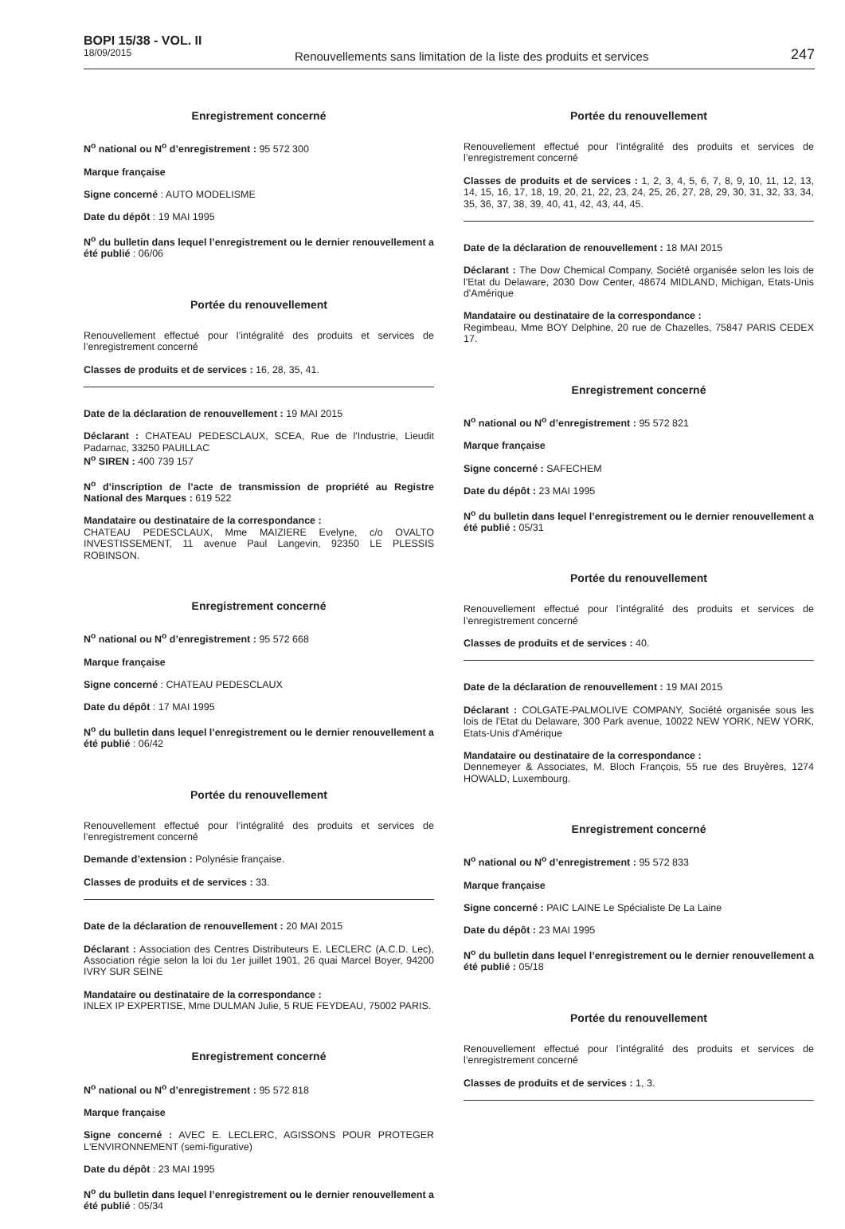BOPI 15/38 - VOL. II
18/09/2015
Renouvellements sans limitation de la liste des produits et services
247
Enregistrement concerné
N<sup>o</sup> national ou N<sup>o</sup> d’enregistrement : 95 572 300
Marque française
Signe concerné : AUTO MODELISME
Date du dépôt : 19 MAI 1995
N<sup>o</sup> du bulletin dans lequel l’enregistrement ou le dernier renouvellement a été publié : 06/06
Portée du renouvellement
Renouvellement effectué pour l’intégralité des produits et services de l’enregistrement concerné
Classes de produits et de services : 16, 28, 35, 41.
Date de la déclaration de renouvellement : 19 MAI 2015
Déclarant : CHATEAU PEDESCLAUX, SCEA, Rue de l'Industrie, Lieudit Padarnac, 33250 PAUILLAC
N<sup>o</sup> SIREN : 400 739 157
N<sup>o</sup> d’inscription de l’acte de transmission de propriété au Registre National des Marques : 619 522
Mandataire ou destinataire de la correspondance :
CHATEAU PEDESCLAUX, Mme MAIZIERE Evelyne, c/o OVALTO INVESTISSEMENT, 11 avenue Paul Langevin, 92350 LE PLESSIS ROBINSON.
Enregistrement concerné
N<sup>o</sup> national ou N<sup>o</sup> d’enregistrement : 95 572 668
Marque française
Signe concerné : CHATEAU PEDESCLAUX
Date du dépôt : 17 MAI 1995
N<sup>o</sup> du bulletin dans lequel l’enregistrement ou le dernier renouvellement a été publié : 06/42
Portée du renouvellement
Renouvellement effectué pour l’intégralité des produits et services de l’enregistrement concerné
Demande d’extension : Polynésie française.
Classes de produits et de services : 33.
Date de la déclaration de renouvellement : 20 MAI 2015
Déclarant : Association des Centres Distributeurs E. LECLERC (A.C.D. Lec), Association régie selon la loi du 1er juillet 1901, 26 quai Marcel Boyer, 94200 IVRY SUR SEINE
Mandataire ou destinataire de la correspondance :
INLEX IP EXPERTISE, Mme DULMAN Julie, 5 RUE FEYDEAU, 75002 PARIS.
Enregistrement concerné
N<sup>o</sup> national ou N<sup>o</sup> d’enregistrement : 95 572 818
Marque française
Signe concerné : AVEC E. LECLERC, AGISSONS POUR PROTEGER L'ENVIRONNEMENT (semi-figurative)
Date du dépôt : 23 MAI 1995
N<sup>o</sup> du bulletin dans lequel l’enregistrement ou le dernier renouvellement a été publié : 05/34
Portée du renouvellement
Renouvellement effectué pour l’intégralité des produits et services de l’enregistrement concerné
Classes de produits et de services : 1, 2, 3, 4, 5, 6, 7, 8, 9, 10, 11, 12, 13, 14, 15, 16, 17, 18, 19, 20, 21, 22, 23, 24, 25, 26, 27, 28, 29, 30, 31, 32, 33, 34, 35, 36, 37, 38, 39, 40, 41, 42, 43, 44, 45.
Date de la déclaration de renouvellement : 18 MAI 2015
Déclarant : The Dow Chemical Company, Société organisée selon les lois de l'Etat du Delaware, 2030 Dow Center, 48674 MIDLAND, Michigan, Etats-Unis d'Amérique
Mandataire ou destinataire de la correspondance :
Regimbeau, Mme BOY Delphine, 20 rue de Chazelles, 75847 PARIS CEDEX 17.
Enregistrement concerné
N<sup>o</sup> national ou N<sup>o</sup> d’enregistrement : 95 572 821
Marque française
Signe concerné : SAFECHEM
Date du dépôt : 23 MAI 1995
N<sup>o</sup> du bulletin dans lequel l’enregistrement ou le dernier renouvellement a été publié : 05/31
Portée du renouvellement
Renouvellement effectué pour l’intégralité des produits et services de l’enregistrement concerné
Classes de produits et de services : 40.
Date de la déclaration de renouvellement : 19 MAI 2015
Déclarant : COLGATE-PALMOLIVE COMPANY, Société organisée sous les lois de l'Etat du Delaware, 300 Park avenue, 10022 NEW YORK, NEW YORK, Etats-Unis d'Amérique
Mandataire ou destinataire de la correspondance :
Dennemeyer & Associates, M. Bloch François, 55 rue des Bruyères, 1274 HOWALD, Luxembourg.
Enregistrement concerné
N<sup>o</sup> national ou N<sup>o</sup> d’enregistrement : 95 572 833
Marque française
Signe concerné : PAIC LAINE Le Spécialiste De La Laine
Date du dépôt : 23 MAI 1995
N<sup>o</sup> du bulletin dans lequel l’enregistrement ou le dernier renouvellement a été publié : 05/18
Portée du renouvellement
Renouvellement effectué pour l’intégralité des produits et services de l’enregistrement concerné
Classes de produits et de services : 1, 3.